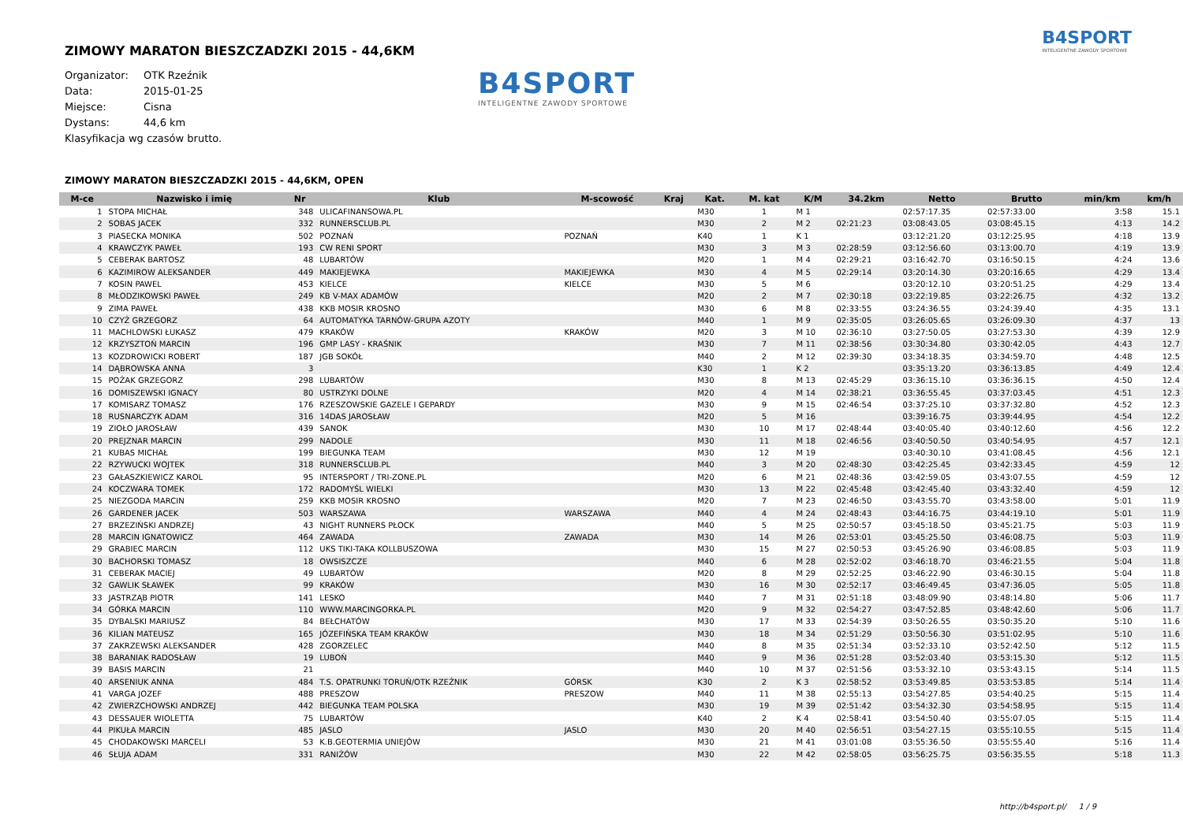B4SPORT
INTELIGENTNE ZAWODY SPORTOWE
ZIMOWY MARATON BIESZCZADZKI 2015 - 44,6KM
Organizator: OTK Rzeźnik
Data: 2015-01-25
Miejsce: Cisna
Dystans: 44,6 km
Klasyfikacja wg czasów brutto.
B4SPORT
INTELIGENTNE ZAWODY SPORTOWE
ZIMOWY MARATON BIESZCZADZKI 2015 - 44,6KM, OPEN
| M-ce | Nazwisko i imię | Nr | Klub | M-scowość | Kraj | Kat. | M. kat | K/M | 34.2km | Netto | Brutto | min/km | km/h |
| --- | --- | --- | --- | --- | --- | --- | --- | --- | --- | --- | --- | --- | --- |
| 1 | STOPA MICHAŁ | 348 | ULICAFINANSOWA.PL | | | M30 | 1 | M 1 | | 02:57:17.35 | 02:57:33.00 | 3:58 | 15.1 |
| 2 | SOBAS JACEK | 332 | RUNNERSCLUB.PL | | | M30 | 2 | M 2 | 02:21:23 | 03:08:43.05 | 03:08:45.15 | 4:13 | 14.2 |
| 3 | PIASECKA MONIKA | 502 | POZNAŃ | POZNAŃ | | K40 | 1 | K 1 | | 03:12:21.20 | 03:12:25.95 | 4:18 | 13.9 |
| 4 | KRAWCZYK PAWEŁ | 193 | CW RENI SPORT | | | M30 | 3 | M 3 | 02:28:59 | 03:12:56.60 | 03:13:00.70 | 4:19 | 13.9 |
| 5 | CEBERAK BARTOSZ | 48 | LUBARTÓW | | | M20 | 1 | M 4 | 02:29:21 | 03:16:42.70 | 03:16:50.15 | 4:24 | 13.6 |
| 6 | KAZIMIROW ALEKSANDER | 449 | MAKIEJEWKA | MAKIEJEWKA | | M30 | 4 | M 5 | 02:29:14 | 03:20:14.30 | 03:20:16.65 | 4:29 | 13.4 |
| 7 | KOSIN PAWEL | 453 | KIELCE | KIELCE | | M30 | 5 | M 6 | | 03:20:12.10 | 03:20:51.25 | 4:29 | 13.4 |
| 8 | MŁODZIKOWSKI PAWEŁ | 249 | KB V-MAX ADAMÓW | | | M20 | 2 | M 7 | 02:30:18 | 03:22:19.85 | 03:22:26.75 | 4:32 | 13.2 |
| 9 | ZIMA PAWEŁ | 438 | KKB MOSIR KROSNO | | | M30 | 6 | M 8 | 02:33:55 | 03:24:36.55 | 03:24:39.40 | 4:35 | 13.1 |
| 10 | CZYŻ GRZEGORZ | 64 | AUTOMATYKA TARNÓW-GRUPA AZOTY | | | M40 | 1 | M 9 | 02:35:05 | 03:26:05.65 | 03:26:09.30 | 4:37 | 13 |
| 11 | MACHLOWSKI ŁUKASZ | 479 | KRAKÓW | KRAKÓW | | M20 | 3 | M 10 | 02:36:10 | 03:27:50.05 | 03:27:53.30 | 4:39 | 12.9 |
| 12 | KRZYSZTOŃ MARCIN | 196 | GMP LASY - KRAŚNIK | | | M30 | 7 | M 11 | 02:38:56 | 03:30:34.80 | 03:30:42.05 | 4:43 | 12.7 |
| 13 | KOZDROWICKI ROBERT | 187 | JGB SOKÓŁ | | | M40 | 2 | M 12 | 02:39:30 | 03:34:18.35 | 03:34:59.70 | 4:48 | 12.5 |
| 14 | DĄBROWSKA ANNA | 3 | | | | K30 | 1 | K 2 | | 03:35:13.20 | 03:36:13.85 | 4:49 | 12.4 |
| 15 | POŻAK GRZEGORZ | 298 | LUBARTÓW | | | M30 | 8 | M 13 | 02:45:29 | 03:36:15.10 | 03:36:36.15 | 4:50 | 12.4 |
| 16 | DOMISZEWSKI IGNACY | 80 | USTRZYKI DOLNE | | | M20 | 4 | M 14 | 02:38:21 | 03:36:55.45 | 03:37:03.45 | 4:51 | 12.3 |
| 17 | KOMISARZ TOMASZ | 176 | RZESZOWSKIE GAZELE I GEPARDY | | | M30 | 9 | M 15 | 02:46:54 | 03:37:25.10 | 03:37:32.80 | 4:52 | 12.3 |
| 18 | RUSNARCZYK ADAM | 316 | 14DAS JAROSŁAW | | | M20 | 5 | M 16 | | 03:39:16.75 | 03:39:44.95 | 4:54 | 12.2 |
| 19 | ZIOŁO JAROSŁAW | 439 | SANOK | | | M30 | 10 | M 17 | 02:48:44 | 03:40:05.40 | 03:40:12.60 | 4:56 | 12.2 |
| 20 | PREJZNAR MARCIN | 299 | NADOLE | | | M30 | 11 | M 18 | 02:46:56 | 03:40:50.50 | 03:40:54.95 | 4:57 | 12.1 |
| 21 | KUBAS MICHAŁ | 199 | BIEGUNKA TEAM | | | M30 | 12 | M 19 | | 03:40:30.10 | 03:41:08.45 | 4:56 | 12.1 |
| 22 | RZYWUCKI WOJTEK | 318 | RUNNERSCLUB.PL | | | M40 | 3 | M 20 | 02:48:30 | 03:42:25.45 | 03:42:33.45 | 4:59 | 12 |
| 23 | GAŁASZKIEWICZ KAROL | 95 | INTERSPORT / TRI-ZONE.PL | | | M20 | 6 | M 21 | 02:48:36 | 03:42:59.05 | 03:43:07.55 | 4:59 | 12 |
| 24 | KOCZWARA TOMEK | 172 | RADOMYŚL WIELKI | | | M30 | 13 | M 22 | 02:45:48 | 03:42:45.40 | 03:43:32.40 | 4:59 | 12 |
| 25 | NIEZGODA MARCIN | 259 | KKB MOSIR KROSNO | | | M20 | 7 | M 23 | 02:46:50 | 03:43:55.70 | 03:43:58.00 | 5:01 | 11.9 |
| 26 | GARDENER JACEK | 503 | WARSZAWA | WARSZAWA | | M40 | 4 | M 24 | 02:48:43 | 03:44:16.75 | 03:44:19.10 | 5:01 | 11.9 |
| 27 | BRZEZIŃSKI ANDRZEJ | 43 | NIGHT RUNNERS PŁOCK | | | M40 | 5 | M 25 | 02:50:57 | 03:45:18.50 | 03:45:21.75 | 5:03 | 11.9 |
| 28 | MARCIN IGNATOWICZ | 464 | ZAWADA | ZAWADA | | M30 | 14 | M 26 | 02:53:01 | 03:45:25.50 | 03:46:08.75 | 5:03 | 11.9 |
| 29 | GRABIEC MARCIN | 112 | UKS TIKI-TAKA KOLLBUSZOWA | | | M30 | 15 | M 27 | 02:50:53 | 03:45:26.90 | 03:46:08.85 | 5:03 | 11.9 |
| 30 | BACHORSKI TOMASZ | 18 | OWSISZCZE | | | M40 | 6 | M 28 | 02:52:02 | 03:46:18.70 | 03:46:21.55 | 5:04 | 11.8 |
| 31 | CEBERAK MACIEJ | 49 | LUBARTÓW | | | M20 | 8 | M 29 | 02:52:25 | 03:46:22.90 | 03:46:30.15 | 5:04 | 11.8 |
| 32 | GAWLIK SŁAWEK | 99 | KRAKÓW | | | M30 | 16 | M 30 | 02:52:17 | 03:46:49.45 | 03:47:36.05 | 5:05 | 11.8 |
| 33 | JASTRZĄB PIOTR | 141 | LESKO | | | M40 | 7 | M 31 | 02:51:18 | 03:48:09.90 | 03:48:14.80 | 5:06 | 11.7 |
| 34 | GÓRKA MARCIN | 110 | WWW.MARCINGORKA.PL | | | M20 | 9 | M 32 | 02:54:27 | 03:47:52.85 | 03:48:42.60 | 5:06 | 11.7 |
| 35 | DYBALSKI MARIUSZ | 84 | BEŁCHATÓW | | | M30 | 17 | M 33 | 02:54:39 | 03:50:26.55 | 03:50:35.20 | 5:10 | 11.6 |
| 36 | KILIAN MATEUSZ | 165 | JÓZEFIŃSKA TEAM KRAKÓW | | | M30 | 18 | M 34 | 02:51:29 | 03:50:56.30 | 03:51:02.95 | 5:10 | 11.6 |
| 37 | ZAKRZEWSKI ALEKSANDER | 428 | ZGORZELEC | | | M40 | 8 | M 35 | 02:51:34 | 03:52:33.10 | 03:52:42.50 | 5:12 | 11.5 |
| 38 | BARANIAK RADOSŁAW | 19 | LUBOŃ | | | M40 | 9 | M 36 | 02:51:28 | 03:52:03.40 | 03:53:15.30 | 5:12 | 11.5 |
| 39 | BASIS MARCIN | 21 | | | | M40 | 10 | M 37 | 02:51:56 | 03:53:32.10 | 03:53:43.15 | 5:14 | 11.5 |
| 40 | ARSENIUK ANNA | 484 | T.S. OPATRUNKI TORUŃ/OTK RZEŹNIK | GÓRSK | | K30 | 2 | K 3 | 02:58:52 | 03:53:49.85 | 03:53:53.85 | 5:14 | 11.4 |
| 41 | VARGA JOZEF | 488 | PRESZOW | PRESZOW | | M40 | 11 | M 38 | 02:55:13 | 03:54:27.85 | 03:54:40.25 | 5:15 | 11.4 |
| 42 | ZWIERZCHOWSKI ANDRZEJ | 442 | BIEGUNKA TEAM POLSKA | | | M30 | 19 | M 39 | 02:51:42 | 03:54:32.30 | 03:54:58.95 | 5:15 | 11.4 |
| 43 | DESSAUER WIOLETTA | 75 | LUBARTÓW | | | K40 | 2 | K 4 | 02:58:41 | 03:54:50.40 | 03:55:07.05 | 5:15 | 11.4 |
| 44 | PIKUŁA MARCIN | 485 | JASLO | JASLO | | M30 | 20 | M 40 | 02:56:51 | 03:54:27.15 | 03:55:10.55 | 5:15 | 11.4 |
| 45 | CHODAKOWSKI MARCELI | 53 | K.B.GEOTERMIA UNIEJÓW | | | M30 | 21 | M 41 | 03:01:08 | 03:55:36.50 | 03:55:55.40 | 5:16 | 11.4 |
| 46 | SŁUJA ADAM | 331 | RANIŻÓW | | | M30 | 22 | M 42 | 02:58:05 | 03:56:25.75 | 03:56:35.55 | 5:18 | 11.3 |
http://b4sport.pl/ 1 / 9